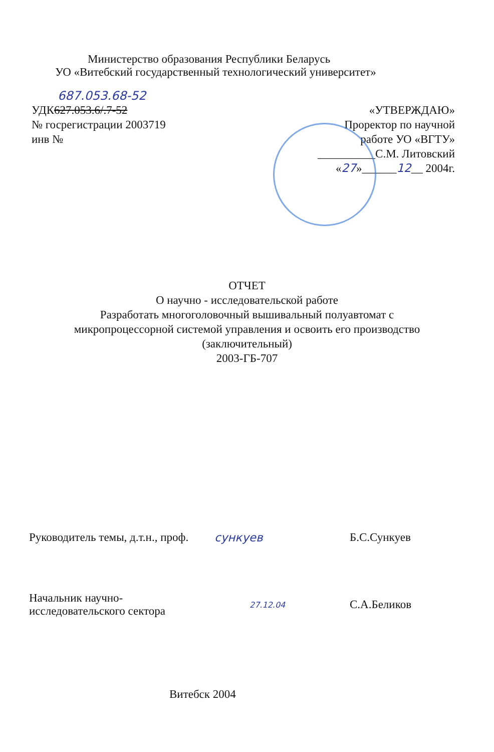Министерство образования Республики Беларусь
УО «Витебский государственный технологический университет»
687.053.68-52
УДК627.053.6/.7-52
№ госрегистрации 2003719
инв №
«УТВЕРЖДАЮ»
Проректор по научной
работе УО «ВГТУ»
__________С.М. Литовский
«27»______12__ 2004г.
ОТЧЕТ
О научно - исследовательской работе
Разработать многоголовочный вышивальный полуавтомат с
микропроцессорной системой управления и освоить его производство
(заключительный)
2003-ГБ-707
Руководитель темы, д.т.н., проф.
сункуев Б.С.Сункуев
Начальник научно-
исследовательского сектора
27.12.04
С.А.Беликов
Витебск 2004